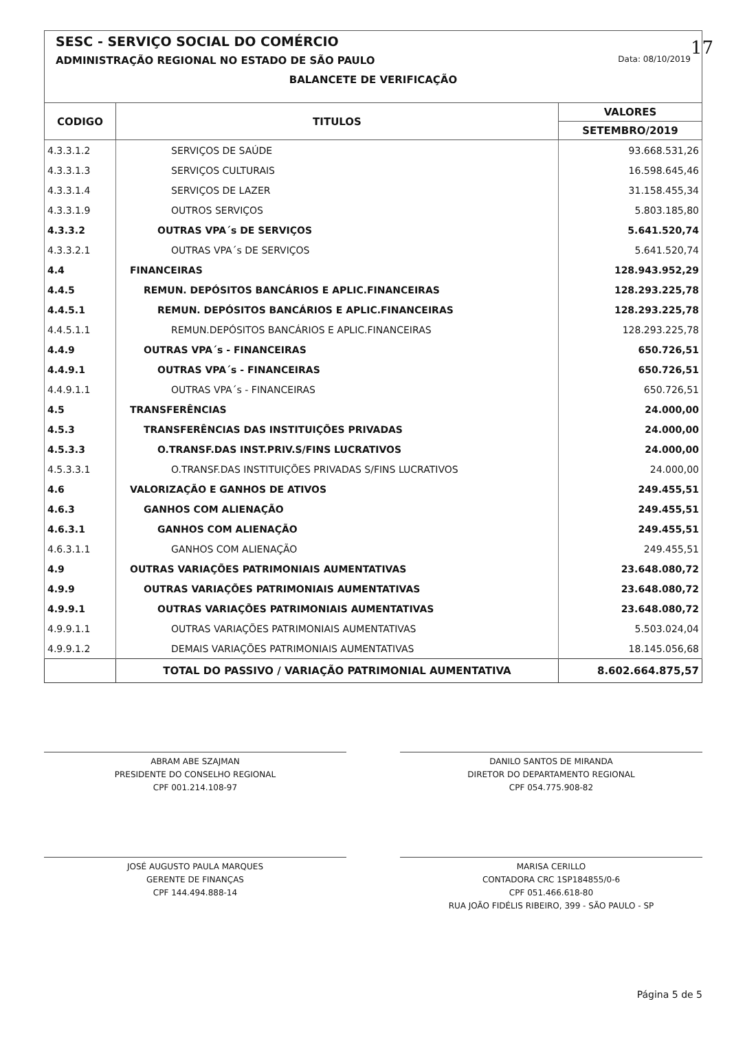17
SESC - SERVIÇO SOCIAL DO COMÉRCIO
ADMINISTRAÇÃO REGIONAL NO ESTADO DE SÃO PAULO Data: 08/10/2019
BALANCETE DE VERIFICAÇÃO
| CODIGO | TITULOS | VALORES |
| --- | --- | --- |
| | | SETEMBRO/2019 |
| 4.3.3.1.2 | SERVIÇOS DE SAÚDE | 93.668.531,26 |
| 4.3.3.1.3 | SERVIÇOS CULTURAIS | 16.598.645,46 |
| 4.3.3.1.4 | SERVIÇOS DE LAZER | 31.158.455,34 |
| 4.3.3.1.9 | OUTROS SERVIÇOS | 5.803.185,80 |
| 4.3.3.2 | OUTRAS VPA´s DE SERVIÇOS | 5.641.520,74 |
| 4.3.3.2.1 | OUTRAS VPA´s DE SERVIÇOS | 5.641.520,74 |
| 4.4 | FINANCEIRAS | 128.943.952,29 |
| 4.4.5 | REMUN. DEPÓSITOS BANCÁRIOS E APLIC.FINANCEIRAS | 128.293.225,78 |
| 4.4.5.1 | REMUN. DEPÓSITOS BANCÁRIOS E APLIC.FINANCEIRAS | 128.293.225,78 |
| 4.4.5.1.1 | REMUN.DEPÓSITOS BANCÁRIOS E APLIC.FINANCEIRAS | 128.293.225,78 |
| 4.4.9 | OUTRAS VPA´s - FINANCEIRAS | 650.726,51 |
| 4.4.9.1 | OUTRAS VPA´s - FINANCEIRAS | 650.726,51 |
| 4.4.9.1.1 | OUTRAS VPA´s - FINANCEIRAS | 650.726,51 |
| 4.5 | TRANSFERÊNCIAS | 24.000,00 |
| 4.5.3 | TRANSFERÊNCIAS DAS INSTITUIÇÕES PRIVADAS | 24.000,00 |
| 4.5.3.3 | O.TRANSF.DAS INST.PRIV.S/FINS LUCRATIVOS | 24.000,00 |
| 4.5.3.3.1 | O.TRANSF.DAS INSTITUIÇÕES PRIVADAS S/FINS LUCRATIVOS | 24.000,00 |
| 4.6 | VALORIZAÇÃO E GANHOS DE ATIVOS | 249.455,51 |
| 4.6.3 | GANHOS COM ALIENAÇÃO | 249.455,51 |
| 4.6.3.1 | GANHOS COM ALIENAÇÃO | 249.455,51 |
| 4.6.3.1.1 | GANHOS COM ALIENAÇÃO | 249.455,51 |
| 4.9 | OUTRAS VARIAÇÕES PATRIMONIAIS AUMENTATIVAS | 23.648.080,72 |
| 4.9.9 | OUTRAS VARIAÇÕES PATRIMONIAIS AUMENTATIVAS | 23.648.080,72 |
| 4.9.9.1 | OUTRAS VARIAÇÕES PATRIMONIAIS AUMENTATIVAS | 23.648.080,72 |
| 4.9.9.1.1 | OUTRAS VARIAÇÕES PATRIMONIAIS AUMENTATIVAS | 5.503.024,04 |
| 4.9.9.1.2 | DEMAIS VARIAÇÕES PATRIMONIAIS AUMENTATIVAS | 18.145.056,68 |
| | TOTAL DO PASSIVO / VARIAÇÃO PATRIMONIAL AUMENTATIVA | 8.602.664.875,57 |
ABRAM ABE SZAJMAN
PRESIDENTE DO CONSELHO REGIONAL
CPF 001.214.108-97
DANILO SANTOS DE MIRANDA
DIRETOR DO DEPARTAMENTO REGIONAL
CPF 054.775.908-82
JOSÉ AUGUSTO PAULA MARQUES
GERENTE DE FINANÇAS
CPF 144.494.888-14
MARISA CERILLO
CONTADORA CRC 1SP184855/0-6
CPF 051.466.618-80
RUA JOÃO FIDÉLIS RIBEIRO, 399 - SÃO PAULO - SP
Página 5 de 5